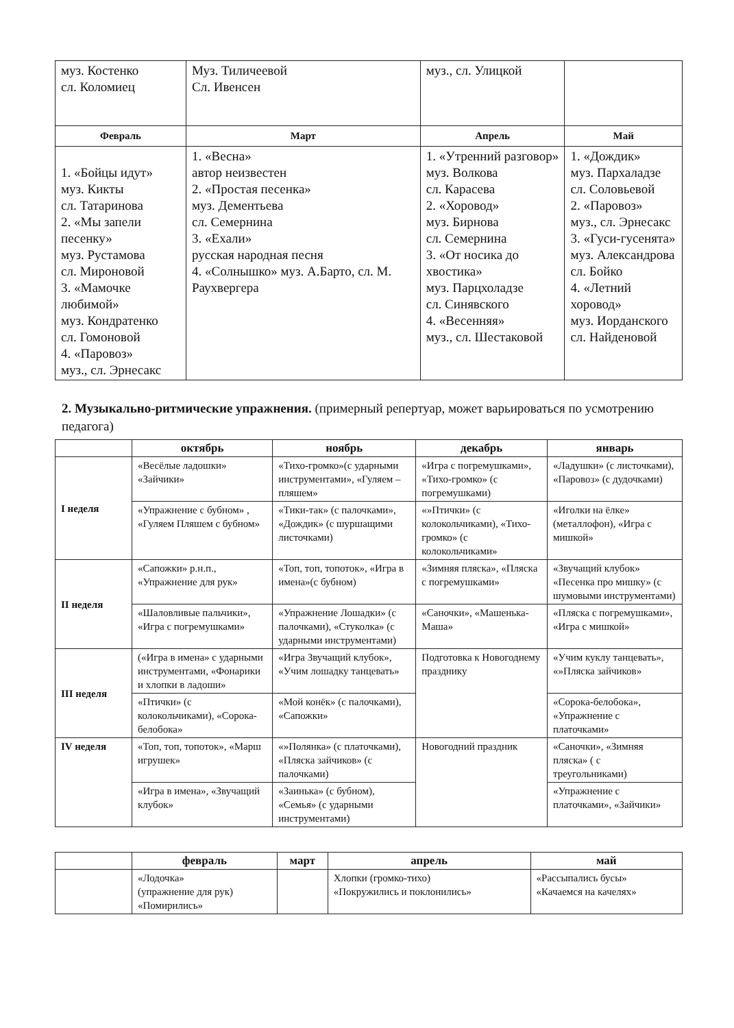| муз. Костенко сл. Коломиец | Муз. Тиличеевой Сл. Ивенсен | муз., сл. Улицкой | |
| Февраль | Март | Апрель | Май |
| 1. «Бойцы идут» муз. Кикты сл. Татаринова 2. «Мы запели песенку» муз. Рустамова сл. Мироновой 3. «Мамочке любимой» муз. Кондратенко сл. Гомоновой 4. «Паровоз» муз., сл. Эрнесакс | 1. «Весна» автор неизвестен 2. «Простая песенка» муз. Дементьева сл. Семернина 3. «Ехали» русская народная песня 4. «Солнышко» муз. А.Барто, сл. М. Раухвергера | 1. «Утренний разговор» муз. Волкова сл. Карасева 2. «Хоровод» муз. Бирнова сл. Семернина 3. «От носика до хвостика» муз. Парцхоладзе сл. Синявского 4. «Весенняя» муз., сл. Шестаковой | 1. «Дождик» муз. Пархаладзе сл. Соловьевой 2. «Паровоз» муз., сл. Эрнесакс 3. «Гуси-гусенята» муз. Александрова сл. Бойко 4. «Летний хоровод» муз. Иорданского сл. Найденовой |
2. Музыкально-ритмические упражнения. (примерный репертуар, может варьироваться по усмотрению педагога)
| | октябрь | ноябрь | декабрь | январь |
| --- | --- | --- | --- | --- |
| I неделя | «Весёлые ладошки» «Зайчики» | «Тихо-громко»(с ударными инструментами», «Гуляем –пляшем» | «Игра с погремушками», «Тихо-громко» (с погремушками) | «Ладушки» (с листочками), «Паровоз» (с дудочками) |
| | «Упражнение с бубном» , «Гуляем Пляшем с бубном» | «Тики-так» (с палочками», «Дождик» (с шуршащими листочками) | «»Птички» (с колокольчиками), «Тихо-громко» (с колокольчиками» | «Иголки на ёлке» (металлофон), «Игра с мишкой» |
| II неделя | «Сапожки» р.н.п., «Упражнение для рук» | «Топ, топ, топоток», «Игра в имена»(с бубном) | «Зимняя пляска», «Пляска с погремушками» | «Звучащий клубок» «Песенка про мишку» (с шумовыми инструментами) |
| | «Шаловливые пальчики», «Игра с погремушками» | «Упражнение Лошадки» (с палочками), «Стуколка» (с ударными инструментами) | «Саночки», «Машенька-Маша» | «Пляска с погремушками», «Игра с мишкой» |
| III неделя | («Игра в имена» с ударными инструментами, «Фонарики и хлопки в ладоши» | «Игра Звучащий клубок», «Учим лошадку танцевать» | Подготовка к Новогоднему празднику | «Учим куклу танцевать», «»Пляска зайчиков» |
| | «Птички» (с колокольчиками), «Сорока-белобока» | «Мой конёк» (с палочками), «Сапожки» | | «Сорока-белобока», «Упражнение с платочками» |
| IV неделя | «Топ, топ, топоток», «Марш игрушек» | «»Полянка» (с платочками), «Пляска зайчиков» (с палочками) | Новогодний праздник | «Саночки», «Зимняя пляска» ( с треугольниками) |
| | «Игра в имена», «Звучащий клубок» | «Заинька» (с бубном), «Семья» (с ударными инструментами) | | «Упражнение с платочками», «Зайчики» |
| | февраль | март | апрель | май |
| --- | --- | --- | --- | --- |
| | «Лодочка» (упражнение для рук) «Помирились» | | Хлопки (громко-тихо) «Покружились и поклонились» | «Рассыпались бусы» «Качаемся на качелях» |